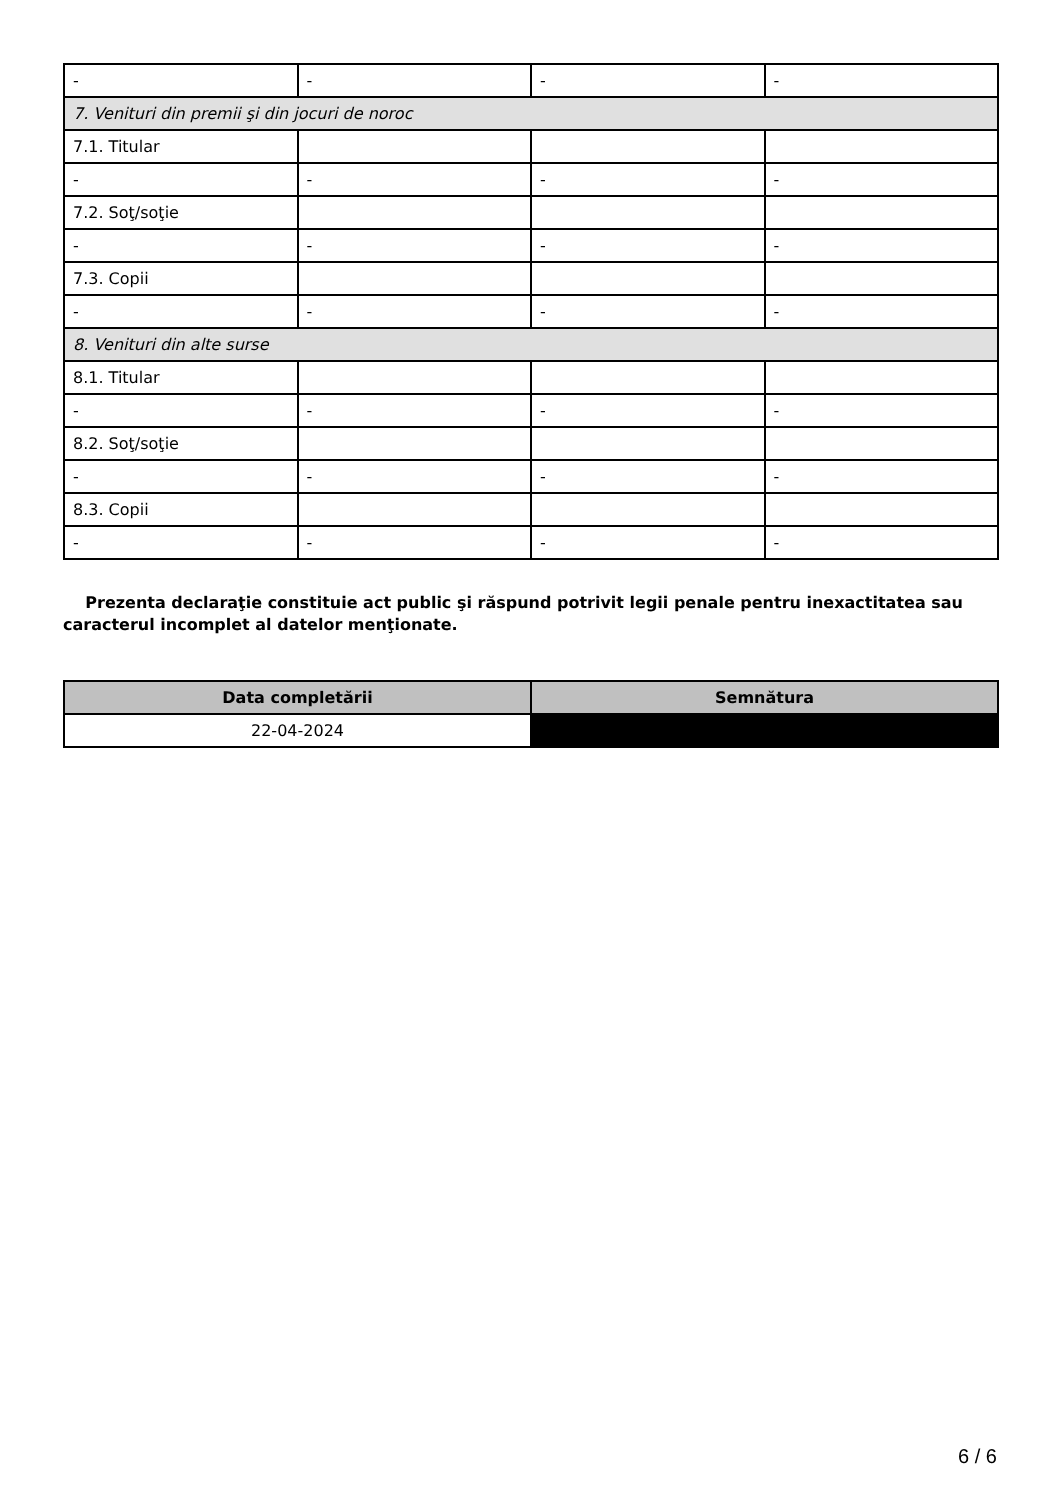| - | - | - | - |
| 7. Venituri din premii şi din jocuri de noroc | | | |
| 7.1. Titular | | | |
| - | - | - | - |
| 7.2. Soţ/soţie | | | |
| - | - | - | - |
| 7.3. Copii | | | |
| - | - | - | - |
| 8. Venituri din alte surse | | | |
| 8.1. Titular | | | |
| - | - | - | - |
| 8.2. Soţ/soţie | | | |
| - | - | - | - |
| 8.3. Copii | | | |
| - | - | - | - |
Prezenta declaraţie constituie act public şi răspund potrivit legii penale pentru inexactitatea sau caracterul incomplet al datelor menţionate.
| Data completării | Semnătura |
| --- | --- |
| 22-04-2024 | |
6 / 6